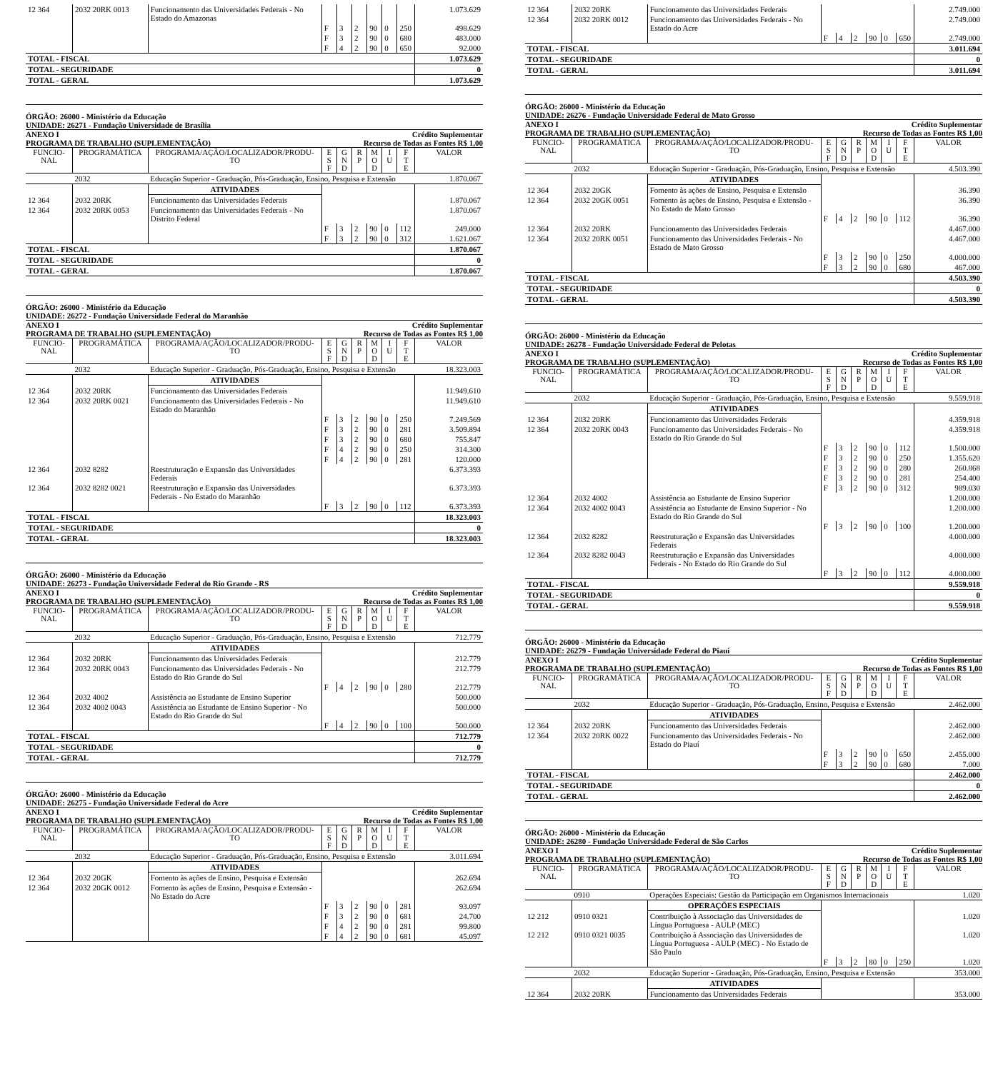| 12 364 | 2032 20RK 0013 | Funcionamento das Universidades Federais - No Estado do Amazonas | | | | | | | 1.073.629 |
| | | | F | 3 | 2 | 90 | 0 | 250 | 498.629 |
| | | | F | 3 | 2 | 90 | 0 | 680 | 483.000 |
| | | | F | 4 | 2 | 90 | 0 | 650 | 92.000 |
| TOTAL - FISCAL | | | | | | | | | 1.073.629 |
| TOTAL - SEGURIDADE | | | | | | | | | 0 |
| TOTAL - GERAL | | | | | | | | | 1.073.629 |
ÓRGÃO: 26000 - Ministério da Educação
UNIDADE: 26271 - Fundação Universidade de Brasília
ANEXO I Crédito Suplementar
PROGRAMA DE TRABALHO (SUPLEMENTAÇÃO) Recurso de Todas as Fontes R$ 1,00
| FUNCIO- NAL | PROGRAMÁTICA | PROGRAMA/AÇÃO/LOCALIZADOR/PRODU- TO | E S F | G N D | R P | M O D | I U | F T E | VALOR |
| --- | --- | --- | --- | --- | --- | --- | --- | --- | --- |
| | 2032 | Educação Superior - Graduação, Pós-Graduação, Ensino, Pesquisa e Extensão | | | | | | | 1.870.067 |
| | | ATIVIDADES | | | | | | | |
| 12 364 | 2032 20RK | Funcionamento das Universidades Federais | | | | | | | 1.870.067 |
| 12 364 | 2032 20RK 0053 | Funcionamento das Universidades Federais - No Distrito Federal | | | | | | | 1.870.067 |
| | | | F | 3 | 2 | 90 | 0 | 112 | 249.000 |
| | | | F | 3 | 2 | 90 | 0 | 312 | 1.621.067 |
| TOTAL - FISCAL | | | | | | | | | 1.870.067 |
| TOTAL - SEGURIDADE | | | | | | | | | 0 |
| TOTAL - GERAL | | | | | | | | | 1.870.067 |
ÓRGÃO: 26000 - Ministério da Educação
UNIDADE: 26272 - Fundação Universidade Federal do Maranhão
ANEXO I Crédito Suplementar
PROGRAMA DE TRABALHO (SUPLEMENTAÇÃO) Recurso de Todas as Fontes R$ 1,00
| FUNCIO- NAL | PROGRAMÁTICA | PROGRAMA/AÇÃO/LOCALIZADOR/PRODU- TO | E S F | G N D | R P | M O D | I U | F T E | VALOR |
| --- | --- | --- | --- | --- | --- | --- | --- | --- | --- |
| | 2032 | Educação Superior - Graduação, Pós-Graduação, Ensino, Pesquisa e Extensão | | | | | | | 18.323.003 |
| | | ATIVIDADES | | | | | | | |
| 12 364 | 2032 20RK | Funcionamento das Universidades Federais | | | | | | | 11.949.610 |
| 12 364 | 2032 20RK 0021 | Funcionamento das Universidades Federais - No Estado do Maranhão | | | | | | | 11.949.610 |
| | | | F | 3 | 2 | 90 | 0 | 250 | 7.249.569 |
| | | | F | 3 | 2 | 90 | 0 | 281 | 3.509.894 |
| | | | F | 3 | 2 | 90 | 0 | 680 | 755.847 |
| | | | F | 4 | 2 | 90 | 0 | 250 | 314.300 |
| | | | F | 4 | 2 | 90 | 0 | 281 | 120.000 |
| 12 364 | 2032 8282 | Reestruturação e Expansão das Universidades Federais | | | | | | | 6.373.393 |
| 12 364 | 2032 8282 0021 | Reestruturação e Expansão das Universidades Federais - No Estado do Maranhão | | | | | | | 6.373.393 |
| | | | F | 3 | 2 | 90 | 0 | 112 | 6.373.393 |
| TOTAL - FISCAL | | | | | | | | | 18.323.003 |
| TOTAL - SEGURIDADE | | | | | | | | | 0 |
| TOTAL - GERAL | | | | | | | | | 18.323.003 |
ÓRGÃO: 26000 - Ministério da Educação
UNIDADE: 26273 - Fundação Universidade Federal do Rio Grande - RS
ANEXO I Crédito Suplementar
PROGRAMA DE TRABALHO (SUPLEMENTAÇÃO) Recurso de Todas as Fontes R$ 1,00
| FUNCIO- NAL | PROGRAMÁTICA | PROGRAMA/AÇÃO/LOCALIZADOR/PRODU- TO | E S F | G N D | R P | M O D | I U | F T E | VALOR |
| --- | --- | --- | --- | --- | --- | --- | --- | --- | --- |
| | 2032 | Educação Superior - Graduação, Pós-Graduação, Ensino, Pesquisa e Extensão | | | | | | | 712.779 |
| | | ATIVIDADES | | | | | | | |
| 12 364 | 2032 20RK | Funcionamento das Universidades Federais | | | | | | | 212.779 |
| 12 364 | 2032 20RK 0043 | Funcionamento das Universidades Federais - No Estado do Rio Grande do Sul | | | | | | | 212.779 |
| | | | F | 4 | 2 | 90 | 0 | 280 | 212.779 |
| 12 364 | 2032 4002 | Assistência ao Estudante de Ensino Superior | | | | | | | 500.000 |
| 12 364 | 2032 4002 0043 | Assistência ao Estudante de Ensino Superior - No Estado do Rio Grande do Sul | | | | | | | 500.000 |
| | | | F | 4 | 2 | 90 | 0 | 100 | 500.000 |
| TOTAL - FISCAL | | | | | | | | | 712.779 |
| TOTAL - SEGURIDADE | | | | | | | | | 0 |
| TOTAL - GERAL | | | | | | | | | 712.779 |
ÓRGÃO: 26000 - Ministério da Educação
UNIDADE: 26275 - Fundação Universidade Federal do Acre
ANEXO I Crédito Suplementar
PROGRAMA DE TRABALHO (SUPLEMENTAÇÃO) Recurso de Todas as Fontes R$ 1,00
| FUNCIO- NAL | PROGRAMÁTICA | PROGRAMA/AÇÃO/LOCALIZADOR/PRODU- TO | E S F | G N D | R P | M O D | I U | F T E | VALOR |
| --- | --- | --- | --- | --- | --- | --- | --- | --- | --- |
| | 2032 | Educação Superior - Graduação, Pós-Graduação, Ensino, Pesquisa e Extensão | | | | | | | 3.011.694 |
| | | ATIVIDADES | | | | | | | |
| 12 364 | 2032 20GK | Fomento às ações de Ensino, Pesquisa e Extensão | | | | | | | 262.694 |
| 12 364 | 2032 20GK 0012 | Fomento às ações de Ensino, Pesquisa e Extensão - No Estado do Acre | | | | | | | 262.694 |
| | | | F | 3 | 2 | 90 | 0 | 281 | 93.097 |
| | | | F | 3 | 2 | 90 | 0 | 681 | 24.700 |
| | | | F | 4 | 2 | 90 | 0 | 281 | 99.800 |
| | | | F | 4 | 2 | 90 | 0 | 681 | 45.097 |
| 12 364 | 2032 20RK | Funcionamento das Universidades Federais | | | | | | | 2.749.000 |
| 12 364 | 2032 20RK 0012 | Funcionamento das Universidades Federais - No Estado do Acre | | | | | | | 2.749.000 |
| | | | F | 4 | 2 | 90 | 0 | 650 | 2.749.000 |
| TOTAL - FISCAL | | | | | | | | | 3.011.694 |
| TOTAL - SEGURIDADE | | | | | | | | | 0 |
| TOTAL - GERAL | | | | | | | | | 3.011.694 |
ÓRGÃO: 26000 - Ministério da Educação
UNIDADE: 26276 - Fundação Universidade Federal de Mato Grosso
ANEXO I Crédito Suplementar
PROGRAMA DE TRABALHO (SUPLEMENTAÇÃO) Recurso de Todas as Fontes R$ 1,00
| FUNCIO- NAL | PROGRAMÁTICA | PROGRAMA/AÇÃO/LOCALIZADOR/PRODU- TO | E S F | G N D | R P | M O D | I U | F T E | VALOR |
| --- | --- | --- | --- | --- | --- | --- | --- | --- | --- |
| | 2032 | Educação Superior - Graduação, Pós-Graduação, Ensino, Pesquisa e Extensão | | | | | | | 4.503.390 |
| | | ATIVIDADES | | | | | | | |
| 12 364 | 2032 20GK | Fomento às ações de Ensino, Pesquisa e Extensão | | | | | | | 36.390 |
| 12 364 | 2032 20GK 0051 | Fomento às ações de Ensino, Pesquisa e Extensão - No Estado de Mato Grosso | | | | | | | 36.390 |
| | | | F | 4 | 2 | 90 | 0 | 112 | 36.390 |
| 12 364 | 2032 20RK | Funcionamento das Universidades Federais | | | | | | | 4.467.000 |
| 12 364 | 2032 20RK 0051 | Funcionamento das Universidades Federais - No Estado de Mato Grosso | | | | | | | 4.467.000 |
| | | | F | 3 | 2 | 90 | 0 | 250 | 4.000.000 |
| | | | F | 3 | 2 | 90 | 0 | 680 | 467.000 |
| TOTAL - FISCAL | | | | | | | | | 4.503.390 |
| TOTAL - SEGURIDADE | | | | | | | | | 0 |
| TOTAL - GERAL | | | | | | | | | 4.503.390 |
ÓRGÃO: 26000 - Ministério da Educação
UNIDADE: 26278 - Fundação Universidade Federal de Pelotas
ANEXO I Crédito Suplementar
PROGRAMA DE TRABALHO (SUPLEMENTAÇÃO) Recurso de Todas as Fontes R$ 1,00
| FUNCIO- NAL | PROGRAMÁTICA | PROGRAMA/AÇÃO/LOCALIZADOR/PRODU- TO | E S F | G N D | R P | M O D | I U | F T E | VALOR |
| --- | --- | --- | --- | --- | --- | --- | --- | --- | --- |
| | 2032 | Educação Superior - Graduação, Pós-Graduação, Ensino, Pesquisa e Extensão | | | | | | | 9.559.918 |
| | | ATIVIDADES | | | | | | | |
| 12 364 | 2032 20RK | Funcionamento das Universidades Federais | | | | | | | 4.359.918 |
| 12 364 | 2032 20RK 0043 | Funcionamento das Universidades Federais - No Estado do Rio Grande do Sul | | | | | | | 4.359.918 |
| | | | F | 3 | 2 | 90 | 0 | 112 | 1.500.000 |
| | | | F | 3 | 2 | 90 | 0 | 250 | 1.355.620 |
| | | | F | 3 | 2 | 90 | 0 | 280 | 260.868 |
| | | | F | 3 | 2 | 90 | 0 | 281 | 254.400 |
| | | | F | 3 | 2 | 90 | 0 | 312 | 989.030 |
| 12 364 | 2032 4002 | Assistência ao Estudante de Ensino Superior | | | | | | | 1.200.000 |
| 12 364 | 2032 4002 0043 | Assistência ao Estudante de Ensino Superior - No Estado do Rio Grande do Sul | | | | | | | 1.200.000 |
| | | | F | 3 | 2 | 90 | 0 | 100 | 1.200.000 |
| 12 364 | 2032 8282 | Reestruturação e Expansão das Universidades Federais | | | | | | | 4.000.000 |
| 12 364 | 2032 8282 0043 | Reestruturação e Expansão das Universidades Federais - No Estado do Rio Grande do Sul | | | | | | | 4.000.000 |
| | | | F | 3 | 2 | 90 | 0 | 112 | 4.000.000 |
| TOTAL - FISCAL | | | | | | | | | 9.559.918 |
| TOTAL - SEGURIDADE | | | | | | | | | 0 |
| TOTAL - GERAL | | | | | | | | | 9.559.918 |
ÓRGÃO: 26000 - Ministério da Educação
UNIDADE: 26279 - Fundação Universidade Federal do Piauí
ANEXO I Crédito Suplementar
PROGRAMA DE TRABALHO (SUPLEMENTAÇÃO) Recurso de Todas as Fontes R$ 1,00
| FUNCIO- NAL | PROGRAMÁTICA | PROGRAMA/AÇÃO/LOCALIZADOR/PRODU- TO | E S F | G N D | R P | M O D | I U | F T E | VALOR |
| --- | --- | --- | --- | --- | --- | --- | --- | --- | --- |
| | 2032 | Educação Superior - Graduação, Pós-Graduação, Ensino, Pesquisa e Extensão | | | | | | | 2.462.000 |
| | | ATIVIDADES | | | | | | | |
| 12 364 | 2032 20RK | Funcionamento das Universidades Federais | | | | | | | 2.462.000 |
| 12 364 | 2032 20RK 0022 | Funcionamento das Universidades Federais - No Estado do Piauí | | | | | | | 2.462.000 |
| | | | F | 3 | 2 | 90 | 0 | 650 | 2.455.000 |
| | | | F | 3 | 2 | 90 | 0 | 680 | 7.000 |
| TOTAL - FISCAL | | | | | | | | | 2.462.000 |
| TOTAL - SEGURIDADE | | | | | | | | | 0 |
| TOTAL - GERAL | | | | | | | | | 2.462.000 |
ÓRGÃO: 26000 - Ministério da Educação
UNIDADE: 26280 - Fundação Universidade Federal de São Carlos
ANEXO I Crédito Suplementar
PROGRAMA DE TRABALHO (SUPLEMENTAÇÃO) Recurso de Todas as Fontes R$ 1,00
| FUNCIO- NAL | PROGRAMÁTICA | PROGRAMA/AÇÃO/LOCALIZADOR/PRODU- TO | E S F | G N D | R P | M O D | I U | F T E | VALOR |
| --- | --- | --- | --- | --- | --- | --- | --- | --- | --- |
| | 0910 | Operações Especiais: Gestão da Participação em Organismos Internacionais | | | | | | | 1.020 |
| | | OPERAÇÕES ESPECIAIS | | | | | | | |
| 12 212 | 0910 0321 | Contribuição à Associação das Universidades de Língua Portuguesa - AULP (MEC) | | | | | | | 1.020 |
| 12 212 | 0910 0321 0035 | Contribuição à Associação das Universidades de Língua Portuguesa - AULP (MEC) - No Estado de São Paulo | | | | | | | 1.020 |
| | | | F | 3 | 2 | 80 | 0 | 250 | 1.020 |
| | 2032 | Educação Superior - Graduação, Pós-Graduação, Ensino, Pesquisa e Extensão | | | | | | | 353.000 |
| | | ATIVIDADES | | | | | | | |
| 12 364 | 2032 20RK | Funcionamento das Universidades Federais | | | | | | | 353.000 |